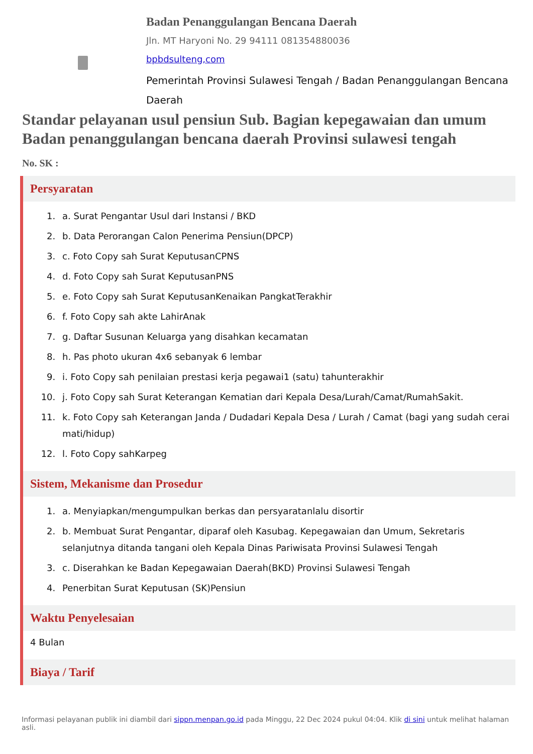Badan Penanggulangan Bencana Daerah
Jln. MT Haryoni No. 29 94111 081354880036
bpbdsulteng,com
Pemerintah Provinsi Sulawesi Tengah / Badan Penanggulangan Bencana Daerah
Standar pelayanan usul pensiun Sub. Bagian kepegawaian dan umum Badan penanggulangan bencana daerah Provinsi sulawesi tengah
No. SK :
Persyaratan
1. a. Surat Pengantar Usul dari Instansi / BKD
2. b. Data Perorangan Calon Penerima Pensiun(DPCP)
3. c. Foto Copy sah Surat KeputusanCPNS
4. d. Foto Copy sah Surat KeputusanPNS
5. e. Foto Copy sah Surat KeputusanKenaikan PangkatTerakhir
6. f. Foto Copy sah akte LahirAnak
7. g. Daftar Susunan Keluarga yang disahkan kecamatan
8. h. Pas photo ukuran 4x6 sebanyak 6 lembar
9. i. Foto Copy sah penilaian prestasi kerja pegawai1 (satu) tahunterakhir
10. j. Foto Copy sah Surat Keterangan Kematian dari Kepala Desa/Lurah/Camat/RumahSakit.
11. k. Foto Copy sah Keterangan Janda / Dudadari Kepala Desa / Lurah / Camat (bagi yang sudah cerai mati/hidup)
12. l. Foto Copy sahKarpeg
Sistem, Mekanisme dan Prosedur
1. a. Menyiapkan/mengumpulkan berkas dan persyaratanlalu disortir
2. b. Membuat Surat Pengantar, diparaf oleh Kasubag. Kepegawaian dan Umum, Sekretaris selanjutnya ditanda tangani oleh Kepala Dinas Pariwisata Provinsi Sulawesi Tengah
3. c. Diserahkan ke Badan Kepegawaian Daerah(BKD) Provinsi Sulawesi Tengah
4. Penerbitan Surat Keputusan (SK)Pensiun
Waktu Penyelesaian
4 Bulan
Biaya / Tarif
Informasi pelayanan publik ini diambil dari sippn.menpan.go.id pada Minggu, 22 Dec 2024 pukul 04:04. Klik di sini untuk melihat halaman asli.